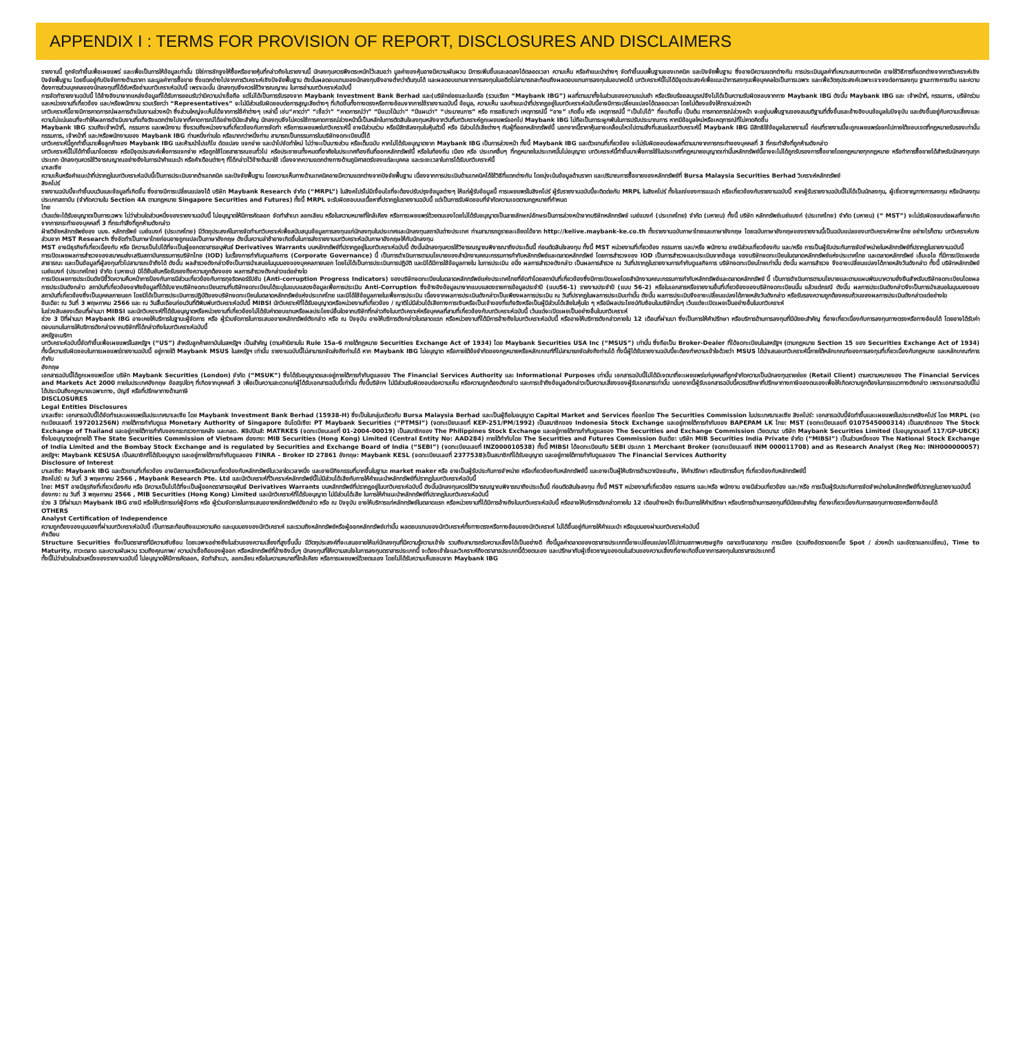APPENDIX I : TERMS FOR PROVISION OF REPORT, DISCLOSURES AND DISCLAIMERS
รายงานนี้ ถูกจัดทำขึ้นเพื่อเผยแพร่ และเพื่อเป็นการให้ข้อมูลเท่านั้น มิใช่การชักจูงให้ซื้อหรือขายหุ้นที่กล่าวถึงในรายงานนี้ นักลงทุนควรพึงตระหนักไว้เสมอว่า มูลค่าของหุ้นอาจมีความผันผวน มีการเพิ่มขึ้นและลดลงได้ตลอดเวลา ความเห็น หรือคำแนะนำต่างๆ จัดทำขึ้นบนพื้นฐานของเทคนิค และปัจจัยพื้นฐาน ซึ่งอาจมีความแตกต่างกัน การประเมินมูลค่าที่เหมาะสมทางเทคนิค อาจใช้วิธีการที่แตกต่างจากการวิเคราะห์เชิงปัจจัยพื้นฐาน โดยขึ้นอยู่กับปัจจัยทางด้านราคา และมูลค่าการซื้อขาย ซึ่งแตกต่างไปจากการวิเคราะห์เชิงปัจจัยพื้นฐาน ดังนั้นผลตอบแทนของนักลงทุนจึงอาจต่ำกว่าต้นทุนได้ และผลตอบแทนจากการลงทุนในอดีตไม่สามารถสะท้อนถึงผลตอบแทนการลงทุนในอนาคตได้ บทวิเคราะห์นี้ไม่ได้มีจุดประสงค์เพื่อแนะนำการลงทุนเพื่อบุคคลใดเป็นการเฉพาะ และเพื่อวัตถุประสงค์เฉพาะเจาะจงต่อการลงทุน ฐานะทางการเงิน และความต้องการส่วนบุคคลของนักลงทุนที่ได้รับหรืออ่านบทวิเคราะห์ฉบับนี้ เพราะฉะนั้น นักลงทุนจึงควรใช้วิจารณญาณ ในการอ่านบทวิเคราะห์ฉบับนี้
การจัดทำรายงานฉบับนี้ ได้อ้างอิงมาจากแหล่งข้อมูลที่ได้รับการยอมรับว่ามีความน่าเชื่อถือ แต่ไม่ได้เป็นการรับรองจาก Maybank Investment Bank Berhad และ(บริษัทย่อยและในเครือ (รวมเรียก “Maybank IBG”) ผลที่ตามมาทั้งในส่วนของความแม่นยำ หรือเรียบร้อยสมบูรณ์จึงไม่ได้เป็นความรับผิดชอบจากทาง Maybank IBG ดังนั้น Maybank IBG และ เจ้าหน้าที่, กรรมการ, บริษัทร่วม และหน่วยงานที่เกี่ยวข้อง และ/หรือพนักงาน รวมเรียกว่า “Representatives” จะไม่มีส่วนรับผิดชอบต่อการสูญเสียต่างๆ ที่เกิดขึ้นทั้งทางตรงหรือทางอ้อมจากการใช้รายงานฉบับนี้ ข้อมูล, ความเห็น และคำแนะนำที่ปรากฏอยู่ในบทวิเคราะห์ฉบับนี้อาจมีการเปลี่ยนแปลงได้ตลอดเวลา โดยไม่ต้องแจ้งให้ทราบล่วงหน้า
บทวิเคราะห์นี้อาจมีการคาดการณ์ผลการดำเนินงานล่วงหน้า ซึ่งส่วนใหญ่จะเห็นได้จากการใช้คำต่างๆ เหล่านี้ เช่น“คาดว่า” “เชื่อว่า” “คาดการณ์ว่า” “มีแนวโน้มว่า” “มีแผนว่า” “ประมาณการ” หรือ การอธิบายว่า เหตุการณ์นี้ “อาจ” เกิดขึ้น หรือ เหตุการณ์นี้ “เป็นไปได้” ที่จะเกิดขึ้น เป็นต้น การคาดการณ์ล่วงหน้า จะอยู่บนพื้นฐานของสมมติฐานที่ตั้งขึ้นและอ้างอิงบนข้อมูลในปัจจุบัน และยังขึ้นอยู่กับความเสี่ยงและความไม่แน่นอนที่จะทำให้ผลการดำเนินงานที่แท้จริงแตกต่างไปจากที่คาดการณ์ได้อย่างมีนัยะสำคัญ นักลงทุนจึงไม่ควรใช้การคาดการณ์ล่วงหน้านี้เป็นหลักในการตัดสินใจลงทุนหลังจากวันที่บทวิเคราะห์ถูกเผยแพร่ออกไป Maybank IBG ไม่ถือเป็นภาระผูกพันในการปรับประมาณการ หากมีข้อมูลใหม่หรือเหตุการณ์ที่ไม่คาดคิดขึ้น
Maybank IBG รวมถึงเจ้าหน้าที่, กรรมการ และพนักงาน ซึ่งรวมถึงหน่วยงานที่เกี่ยวข้องกับการจัดทำ หรือการเผยแพร่บทวิเคราะห์นี้ อาจมีส่วนร่วม หรือมีสิทธิลงทุนในหุ้นตัวนี้ หรือ มีส่วนได้เสียต่างๆ กับผู้ที่ออกหลักทรัพย์นี้ นอกจากนี้ราคาหุ้นอาจเคลื่อนไหวไปตามสิ่งที่เสนอในบทวิเคราะห์นี้ Maybank IBG มีสิทธิใช้ข้อมูลในรายงานนี้ ก่อนที่รายงานนี้จะถูกเผยแพร่ออกไปภายใต้ขอบเขตที่กฎหมายรับรองเท่านั้น กรรมการ, เจ้าหน้าที่ และ/หรือพนักงานของ Maybank IBG ท่านหนึ่งท่านใด หรือมากกว่าหนึ่งท่าน สามารถเป็นกรรมการในบริษัทจดทะเบียนนี้ได้
บทวิเคราะห์นี้ถูกทำขึ้นมาเพื่อลูกค้าของ Maybank IBG และห้ามนำไปแก้ไข ดัดแปลง แจกจ่าย และนำไปจัดทำใหม่ ไม่ว่าจะเป็นบางส่วน หรือเต็มฉบับ หากไม่ได้รับอนุญาตจาก Maybank IBG เป็นการล่วงหน้า ทั้งนี้ Maybank IBG และตัวแทนที่เกี่ยวข้อง จะไม่รับผิดชอบต่อผลที่ตามมาจากการกระทำของบุคคลที่ 3 ที่กระทำสิ่งที่ถูกห้ามดังกล่าว
บทวิเคราะห์นี้ไม่ได้ทำขึ้นมาโดยตรง หรือมีจุดประสงค์เพื่อการแจกจ่าย หรือถูกใช้โดยสาธารณชนทั่วไป หรือประชาชนทั้งหมดที่อาศัยในประเทศท้องถิ่นที่ออกหลักทรัพย์นี้ หรือในท้องถิ่น เมือง หรือ ประเทศอื่นๆ ที่กฎหมายในประเทศนั้นไม่อนุญาต บทวิเคราะห์นี้ทำขึ้นมาเพื่อการใช้ในประเทศที่กฎหมายอนุญาตเท่านั้นหลักทรัพย์นี้อาจจะไม่ได้ถูกรับรองการซื้อขายโดยกฎหมายทุกกฎหมาย หรือทำการซื้อขายได้สำหรับนักลงทุนทุกประเภท นักลงทุนควรใช้วิจารณญาณอย่างยิ่งในการนำคำแนะนำ หรือคำเตือนต่างๆ ที่ได้กล่าวไว้ข้างต้นมาใช้ เนื่องจากความแตกต่างทางด้านภูมิศาสตร์ของแต่ละบุคคล และระยะเวลาในการได้รับบทวิเคราะห์นี้
มาเลเซีย
ความเห็นหรือคำแนะนำที่ปรากฏในบทวิเคราะห์ฉบับนี้เป็นการประเมินจากด้านเทคนิค และปัจจัยพื้นฐาน โดยความเห็นทางด้านเทคนิคอาจมีความแตกต่างจากปัจจัยพื้นฐาน เนื่องจากการประเมินด้านเทคนิคได้ใช้วิธีที่แตกต่างกัน โดยมุ่งเน้นข้อมูลด้านราคา และปริมาณการซื้อขายของหลักทรัพย์ที่ Bursa Malaysia Securities Berhad วิเคราะห์หลักทรัพย์
สิงคโปร์
รายงานฉบับนี้จะทำขึ้นบนวันและข้อมูลที่เกิดขึ้น ซึ่งอาจมีการเปลี่ยนแปลงได้ บริษัท Maybank Research จำกัด (“MRPL”) ในสิงคโปร์ไม่มีเงื่อนไขที่จะต้องปรับปรุงข้อมูลต่างๆ ให้แก่ผู้รับข้อมูลนี้ การเผยแพร่ในสิงคโปร์ ผู้รับรายงานฉบับนี้จะติดต่อกับ MRPL ในสิงคโปร์ ทั้งในแง่ของการแนะนำ หรือเกี่ยวข้องกับรายงานฉบับนี้ หากผู้รับรายงานฉบับนี้ไม่ได้เป็นนักลงทุน, ผู้เชี่ยวชาญทางการลงทุน หรือนักลงทุนประเภทสถาบัน (จำกัดความใน Section 4A ตามกฎหมาย Singapore Securities and Futures) ทั้งนี้ MRPL จะรับผิดชอบบนเนื้อหาที่ปรากฏในรายงานฉบับนี้ แต่เป็นการรับผิดชอบที่จำกัดความเขตตามกฎหมายที่กำหนด
ไทย
เว้นแต่จะได้รับอนุญาตเป็นการเฉพาะ ไม่ว่าส่วนใดส่วนหนึ่งของรายงานฉบับนี้ ไม่อนุญาตให้มีการคัดลอก จัดทำสำเนา ลอกเลียน หรือในความหมายที่ใกล้เคียง หรือการเผยแพร่ด้วยตนเองโดยไม่ได้รับอนุญาตเป็นลายลักษณ์อักษรเป็นการล่วงหน้าจากบริษัทหลักทรัพย์ เมย์แบงก์ (ประเทศไทย) จำกัด (มหาชน) ทั้งนี้ บริษัท หลักทรัพย์เมย์แบงก์ (ประเทศไทย) จำกัด (มหาชน) (“ MST”) จะไม่รับผิดชอบต่อผลที่อาจเกิดจากการกระทำของบุคคลที่ 3 ที่กระทำสิ่งที่ถูกห้ามดังกล่าว
ฝ่ายวิจัยหลักทรัพย์ของ บมจ. หลักทรัพย์ เมย์แบงก์ (ประเทศไทย) มีวัตถุประสงค์ในการจัดทำบทวิเคราะห์เพื่อสนับสนุนข้อมูลการลงทุนแก่นักลงทุนในประเทศและนักลงทุนสถาบันต่างประเทศ ท่านสามารถดูรายละเอียดได้จาก http://kelive.maybank-ke.co.th ทั้งรายงานฉบับภาษาไทยและภาษาอังกฤษ โดยฉบับภาษาอังกฤษของรายงานนี้เป็นฉบับแปลของบทวิเคราะห์ภาษาไทย อย่างไรก็ตาม บทวิเคราะห์บางส่วนจาก MST Research ซึ่งจัดทำเป็นภาษาไทยก่อนอาจถูกแปลเป็นภาษาอังกฤษ ดังนั้นความล่าช้าอาจเกิดขึ้นในการส่งรายงานบทวิเคราะห์ฉบับภาษาอังกฤษให้กับนักลงทุน
MST อาจมีธุรกิจที่เกี่ยวเนื่องกับ หรือ มีความเป็นไปได้ที่จะเป็นผู้ออกตราสารอนุพันธ์ Derivatives Warrants บนหลักทรัพย์ที่ปรากฏอยู่ในบทวิเคราะห์ฉบับนี้ ดังนั้นนักลงทุนควรใช้วิจารณญาณพิจารณาถึงประเด็นนี้ ก่อนตัดสินใจลงทุน ทั้งนี้ MST หน่วยงานที่เกี่ยวข้อง กรรมการ และ/หรือ พนักงาน อาจมีส่วนเกี่ยวข้องกับ และ/หรือ การเป็นผู้รับประกันการจัดจำหน่ายในหลักทรัพย์ที่ปรากฏในรายงานฉบับนี้
การเปิดเผยผลการสำรวจของสมาคมส่งเสริมสถาบันกรรมการบริษัทไทย (IOD) ในเรื่องการกำกับดูแลกิจการ (Corporate Governance) นี้ เป็นการดำเนินการตามนโยบายของสำนักงานคณะกรรมการกำกับหลักทรัพย์และตลาดหลักทรัพย์ โดยการสำรวจของ IOD เป็นการสำรวจและประเมินจากข้อมูล ของบริษัทจดทะเบียนในตลาดหลักทรัพย์แห่งประเทศไทย และตลาดหลักทรัพย์ เอ็มเอไอ ที่มีการเปิดเผยต่อสาธารณะ และเป็นข้อมูลที่ผู้ลงทุนทั่วไปสามารถเข้าถึงได้ ดังนั้น ผลสำรวจดังกล่าวจึงเป็นการนำเสนอในมุมมองของบุคคลภายนอก โดยไม่ได้เป็นการประเมินการปฏิบัติ และมิได้มีการใช้ข้อมูลภายใน ในการประเมิน อนึ่ง ผลการสำรวจดังกล่าว เป็นผลการสำรวจ ณ วันที่ปรากฏในรายงานการกำกับดูแลกิจการ บริษัทจดทะเบียนไทยเท่านั้น ดังนั้น ผลการสำรวจ จึงอาจเปลี่ยนแปลงได้ภายหลังวันดังกล่าว ทั้งนี้ บริษัทหลักทรัพย์ เมย์แบงก์ (ประเทศไทย) จำกัด (มหาชน) มิได้ยืนยันหรือรับรองถึงความถูกต้องของ ผลการสำรวจดังกล่าวแต่อย่างใด
การเปิดเผยการประเมินดัชนีชี้วัดความคืบหน้าการป้องกันการมีส่วนเกี่ยวข้องกับการทุจริตคอร์รัปชัน (Anti-corruption Progress Indicators) ของบริษัทจดทะเบียนในตลาดหลักทรัพย์แห่งประเทศไทยที่จัดทำโดยสถาบันที่เกี่ยวข้องซึ่งมีการเปิดเผยโดยสำนักงานคณะกรรมการกำกับหลักทรัพย์และตลาดหลักทรัพย์ นี้ เป็นการดำเนินการตามนโยบายและตามแผนพัฒนาความยั่งยืนสำหรับบริษัทจดทะเบียนโดยผลการประเมินดังกล่าว สถาบันที่เกี่ยวข้องอาศัยข้อมูลที่ได้รับจากบริษัทจดทะเบียนตามที่บริษัทจดทะเบียนได้ระบุในแบบแสดงข้อมูลเพื่อการประเมิน Anti-Corruption ซึ่งอ้างอิงข้อมูลมาจากแบบแสดงรายการข้อมูลประจำปี (แบบ56-1) รายงานประจำปี (แบบ 56-2) หรือในเอกสารหรือรายงานอื่นที่เกี่ยวข้องของบริษัทจดทะเบียนนั้น แล้วแต่กรณี ดังนั้น ผลการประเมินดังกล่าวจึงเป็นการนำเสนอในมุมมองของสถาบันที่เกี่ยวข้องซึ่งเป็นบุคคลภายนอก โดยมิได้เป็นการประเมินการปฏิบัติของบริษัทจดทะเบียนในตลาดหลักทรัพย์แห่งประเทศไทย และมิได้ใช้ข้อมูลภายในเพื่อการประเมิน เนื่องจากผลการประเมินดังกล่าวเป็นเพียงผลการประเมิน ณ วันที่ปรากฏในผลการประเมินเท่านั้น ดังนั้น ผลการประเมินจึงอาจเปลี่ยนแปลงได้ภายหลังวันดังกล่าว หรือรับรองความถูกต้องครบถ้วนของผลการประเมินดังกล่าวแต่อย่างใด
อินเดีย: ณ วันที่ 3 พฤษภาคม 2566 และ ณ วันสิ้นเดือนก่อนวันที่ตีพิมพ์บทวิเคราะห์ฉบับนี้ MIBSI นักวิเคราะห์ที่ได้รับอนุญาตหรือหน่วยงานที่เกี่ยวข้อง / ญาติไม่มีส่วนได้เสียทางการเงินหรือเป็นเจ้าของที่แท้จริงหรือเป็นผู้มีส่วนได้เสียในหุ้นใด ๆ หรือมีผลประโยชน์ทับซ้อนในบริษัทนั้นๆ เว้นแต่จะเปิดเผยเป็นอย่างอื่นในบทวิเคราะห์
ในช่วงสิบสองเดือนที่ผ่านมา MIBSI และนักวิเคราะห์ที่ได้รับอนุญาตหรือหน่วยงานที่เกี่ยวข้องไม่ได้รับค่าตอบแทนหรือผลประโยชน์อื่นใดจากบริษัทที่กล่าวถึงในบทวิเคราะห์หรือบุคคลที่สามที่เกี่ยวข้องกับบทวิเคราะห์ฉบับนี้ เว้นแต่จะเปิดเผยเป็นอย่างอื่นในบทวิเคราะห์
ช่วง 3 ปีที่ผ่านมา Maybank IBG อาจเคยให้บริการในฐานะผู้จัดการ หรือ ผู้ร่วมจัดการในการเสนอขายหลักทรัพย์ดังกล่าว หรือ ณ ปัจจุบัน อาจให้บริการดังกล่าวในตลาดแรก หรือหน่วยงานที่ได้มีการอ้างถึงในบทวิเคราะห์ฉบับนี้ หรืออาจให้บริการดังกล่าวภายใน 12 เดือนที่ผ่านมา ซึ่งเป็นการให้คำปรึกษา หรือบริการด้านการลงทุนที่มีนัยยะสำคัญ ที่อาจเกี่ยวเนื่องกับการลงทุนทางตรงหรือทางอ้อมได้ โดยอาจได้รับค่าตอบแทนในการให้บริการดังกล่าวจากบริษัทที่ได้กล่าวถึงในบทวิเคราะห์ฉบับนี้
สหรัฐอเมริกา
บทวิเคราะห์ฉบับนี้จัดทำขึ้นเพื่อเผยแพร่ในสหรัฐฯ (“US”) สำหรับลูกค้าสถาบันในสหรัฐฯ เป็นสำคัญ (ตามคำนิยามใน Rule 15a-6 ภายใต้กฎหมาย Securities Exchange Act of 1934) โดย Maybank Securities USA Inc (“MSUS”) เท่านั้น ซึ่งถือเป็น Broker-Dealer ที่ได้จดทะเบียนในสหรัฐฯ (ตามกฎหมาย Section 15 ของ Securities Exchange Act of 1934) ทั้งนี้ความรับผิดชอบในการเผยแพร่รายงานฉบับนี้ อยู่ภายใต้ Maybank MSUS ในสหรัฐฯ เท่านั้น รายงานฉบับนี้ไม่สามารถจัดส่งถึงท่านได้ หาก Maybank IBG ไม่อนุญาต หรือภายใต้ข้อจำกัดของกฎหมายหรือหลักเกณฑ์ที่ไม่สามารถจัดส่งถึงท่านได้ ทั้งนี้ผู้ได้รับรายงานฉบับนี้จะต้องทำความเข้าใจด้วยว่า MSUS ได้นำเสนอบทวิเคราะห์นี้ภายใต้หลักเกณฑ์ของการลงทุนที่เกี่ยวเนื่องกับกฎหมาย และหลักเกณฑ์การกำกับ
อังกฤษ
เอกสารฉบับนี้ได้ถูกเผยแพร่โดย บริษัท Maybank Securities (London) จำกัด (“MSUK”) ซึ่งได้รับอนุญาตและอยู่ภายใต้การกำกับดูแลของ The Financial Services Authority และ Informational Purposes เท่านั้น เอกสารฉบับนี้ไม่ได้มีเจตนาที่จะเผยแพร่แก่บุคคลที่ถูกจำกัดความเป็นนักลงทุนรายย่อย (Retail Client) ตามความหมายของ The Financial Services and Markets Act 2000 ภายในประเทศอังกฤษ ข้อสรุปใดๆ ที่เกิดจากบุคคลที่ 3 เพื่อเป็นความสะดวกแก่ผู้ได้รับเอกสารฉบับนี้เท่านั้น ทั้งนี้บริษัทฯ ไม่มีส่วนรับผิดชอบต่อความเห็น หรือความถูกต้องดังกล่าว และการเข้าถึงข้อมูลดังกล่าวเป็นความเสี่ยงของผู้รับเอกสารเท่านั้น นอกจากนี้ผู้รับเอกสารฉบับนี้ควรปรึกษาที่ปรึกษาทางภาษีของตนเองเพื่อให้เกิดความถูกต้องในการแนวทางดังกล่าว เพราะเอกสารฉบับนี้ไม่ได้ประเมินถึงกฎหมายเฉพาะทาง, บัญชี หรือที่ปรึกษาทางด้านภาษี
DISCLOSURES
Legal Entities Disclosures
มาเลเซีย: เอกสารฉบับนี้ได้จัดทำและเผยแพร่ในประเทศมาเลเซีย โดย Maybank Investment Bank Berhad (15938-H) ซึ่งเป็นในกลุ่มเดียวกับ Bursa Malaysia Berhad และเป็นผู้ถือใบอนุญาต Capital Market and Services ที่ออกโดย The Securities Commission ในประเทศมาเลเซีย สิงคโปร์: เอกสารฉบับนี้จัดทำขึ้นและเผยแพร่ในประเทศสิงคโปร์ โดย MRPL (จดทะเบียนเลขที่ 197201256N) ภายใต้การกำกับดูแล Monetary Authority of Singapore อินโดนีเซีย: PT Maybank Securities (“PTMSI”) (จดทะเบียนเลขที่ KEP-251/PM/1992) เป็นสมาชิกของ Indonesia Stock Exchange และอยู่ภายใต้การกำกับของ BAPEPAM LK ไทย: MST (จดทะเบียนเลขที่ 0107545000314) เป็นสมาชิกของ The Stock Exchange of Thailand และอยู่ภายใต้การกำกับของกระทรวงการคลัง และกลต. ฟิลิปปินส์: MATRKES (จดทะเบียนเลขที่ 01-2004-00019) เป็นสมาชิกของ The Philippines Stock Exchange และอยู่ภายใต้การกำกับดูแลของ The Securities and Exchange Commission เวียดนาม: บริษัท Maybank Securities Limited (ใบอนุญาตเลขที่ 117/GP-UBCK) ซึ่งใบอนุญาตอยู่ภายใต้ The State Securities Commission of Vietnam ฮ่องกง: MIB Securities (Hong Kong) Limited (Central Entity No: AAD284) ภายใต้กำกับโดย The Securities and Futures Commission อินเดีย: บริษัท MIB Securities India Private จำกัด (“MIBSI”) เป็นส่วนหนึ่งของ The National Stock Exchange of India Limited and the Bombay Stock Exchange and is regulated by Securities and Exchange Board of India (“SEBI”) (จดทะเบียนเลขที่ INZ000010538) ทั้งนี้ MIBSI ได้จดทะเบียนกับ SEBI ประเภท 1 Merchant Broker (จดทะเบียนเลขที่ INM 000011708) and as Research Analyst (Reg No: INH000000057) สหรัฐฯ: Maybank KESUSA เป็นสมาชิกที่ได้รับอนุญาต และอยู่ภายใต้การกำกับดูแลของ FINRA – Broker ID 27861 อังกฤษ: Maybank KESL (จดทะเบียนเลขที่ 2377538)เป็นสมาชิกที่ได้รับอนุญาต และอยู่ภายใต้การกำกับดูแลของ The Financial Services Authority
Disclosure of Interest
มาเลเซีย: Maybank IBG และตัวแทนที่เกี่ยวข้อง อาจมีสถานะหรือมีความเกี่ยวข้องกับหลักทรัพย์ในเวลาใดเวลาหนึ่ง และอาจมีกิจกรรมที่มากขึ้นในฐานะ market maker หรือ อาจเป็นผู้รับประกันการจำหน่าย หรือเกี่ยวข้องกับหลักทรัพย์นี้ และอาจเป็นผู้ให้บริการด้านวาณิชธนกิจ, ให้คำปรึกษา หรือบริการอื่นๆ ที่เกี่ยวข้องกับหลักทรัพย์นี้
สิงคโปร์: ณ วันที่ 3 พฤษภาคม 2566 , Maybank Research Pte. Ltd และนักวิเคราะห์ที่วิเคราะห์หลักทรัพย์นี้ไม่มีส่วนได้เสียกับการให้คำแนะนำหลักทรัพย์ที่ปรากฏในบทวิเคราะห์ฉบับนี้
ไทย: MST อาจมีธุรกิจที่เกี่ยวเนื่องกับ หรือ มีความเป็นไปได้ที่จะเป็นผู้ออกตราสารอนุพันธ์ Derivatives Warrants บนหลักทรัพย์ที่ปรากฏอยู่ในบทวิเคราะห์ฉบับนี้ ดังนั้นนักลงทุนควรใช้วิจารณญาณพิจารณาถึงประเด็นนี้ ก่อนตัดสินใจลงทุน ทั้งนี้ MST หน่วยงานที่เกี่ยวข้อง กรรมการ และ/หรือ พนักงาน อาจมีส่วนเกี่ยวข้อง และ/หรือ การเป็นผู้รับประกันการจัดจำหน่ายในหลักทรัพย์ที่ปรากฏในรายงานฉบับนี้
ฮ่องกง: ณ วันที่ 3 พฤษภาคม 2566 , MIB Securities (Hong Kong) Limited และนักวิเคราะห์ที่ได้รับอนุญาต ไม่มีส่วนได้เสีย ในการให้คำแนะนำหลักทรัพย์ที่ปรากฏในบทวิเคราะห์ฉบับนี้
ช่วง 3 ปีที่ผ่านมา Maybank IBG อาจมี หรือให้บริการแก่ผู้จัดการ หรือ ผู้ร่วมจัดการในการเสนอขายหลักทรัพย์ดังกล่าว หรือ ณ ปัจจุบัน อาจให้บริการแก่หลักทรัพย์ในตลาดแรก หรือหน่วยงานที่ได้มีการอ้างถึงในบทวิเคราะห์ฉบับนี้ หรืออาจให้บริการดังกล่าวภายใน 12 เดือนข้างหน้า ซึ่งเป็นการให้คำปรึกษา หรือบริการด้านการลงทุนที่มีนัยยะสำคัญ ที่อาจเกี่ยวเนื่องกับการลงทุนทางตรงหรือทางอ้อมได้
OTHERS
Analyst Certification of Independence
ความถูกต้องของมุมมองที่ผ่านบทวิเคราะห์ฉบับนี้ เป็นการสะท้อนถึงแนวความคิด และมุมมองของนักวิเคราะห์ และรวมถึงหลักทรัพย์หรือผู้ออกหลักทรัพย์เท่านั้น ผลตอบแทนของนักวิเคราะห์ทั้งทางตรงหรือทางอ้อมของนักวิเคราะห์ ไม่ได้ขึ้นอยู่กับการให้คำแนะนำ หรือมุมมองผ่านบทวิเคราะห์ฉบับนี้
คำเตือน
Structure Securities ซึ่งเป็นตราสารที่มีความซับซ้อน โดยเฉพาะอย่างยิ่งในส่วนของความเสี่ยงที่สูงขึ้นนั้น มีวัตถุประสงค์ที่จะเสนอขายให้แก่นักลงทุนที่มีความรู้ความเข้าใจ รวมถึงสามารถรับความเสี่ยงได้เป็นอย่างดี ทั้งนี้มูลค่าตลาดของตราสารประเภทนี้อาจเปลี่ยนแปลงได้ไปตามสภาพเศรษฐกิจ ตลาดเงินตลาดทุน การเมือง (รวมถึงอัตราดอกเบี้ย Spot / ล่วงหน้า และอัตราแลกเปลี่ยน), Time to Maturity, ภาวะตลาด และความผันผวน รวมถึงคุณภาพ/ ความน่าเชื่อถือของผู้ออก หรือหลักทรัพย์ที่อ้างอิงนั้นๆ นักลงทุนที่ให้ความสนใจในการลงทุนตราสารประเภทนี้ จะต้องเข้าใจและวิเคราะห์ถึงตราสารประเภทนี้ด้วยตนเอง และปรึกษากับผู้เชี่ยวชาญของตนในส่วนของความเสี่ยงที่อาจเกิดขึ้นจากการลงทุนในตราสารประเภทนี้
ทั้งนี้ไม่ว่าส่วนใดส่วนหนึ่งของรายงานฉบับนี้ ไม่อนุญาตให้มีการคัดลอก, จัดทำสำเนา, ลอกเลียน หรือในความหมายที่ใกล้เคียง หรือการเผยแพร่ด้วยตนเอง โดยไม่ได้รับความเห็นชอบจาก Maybank IBG